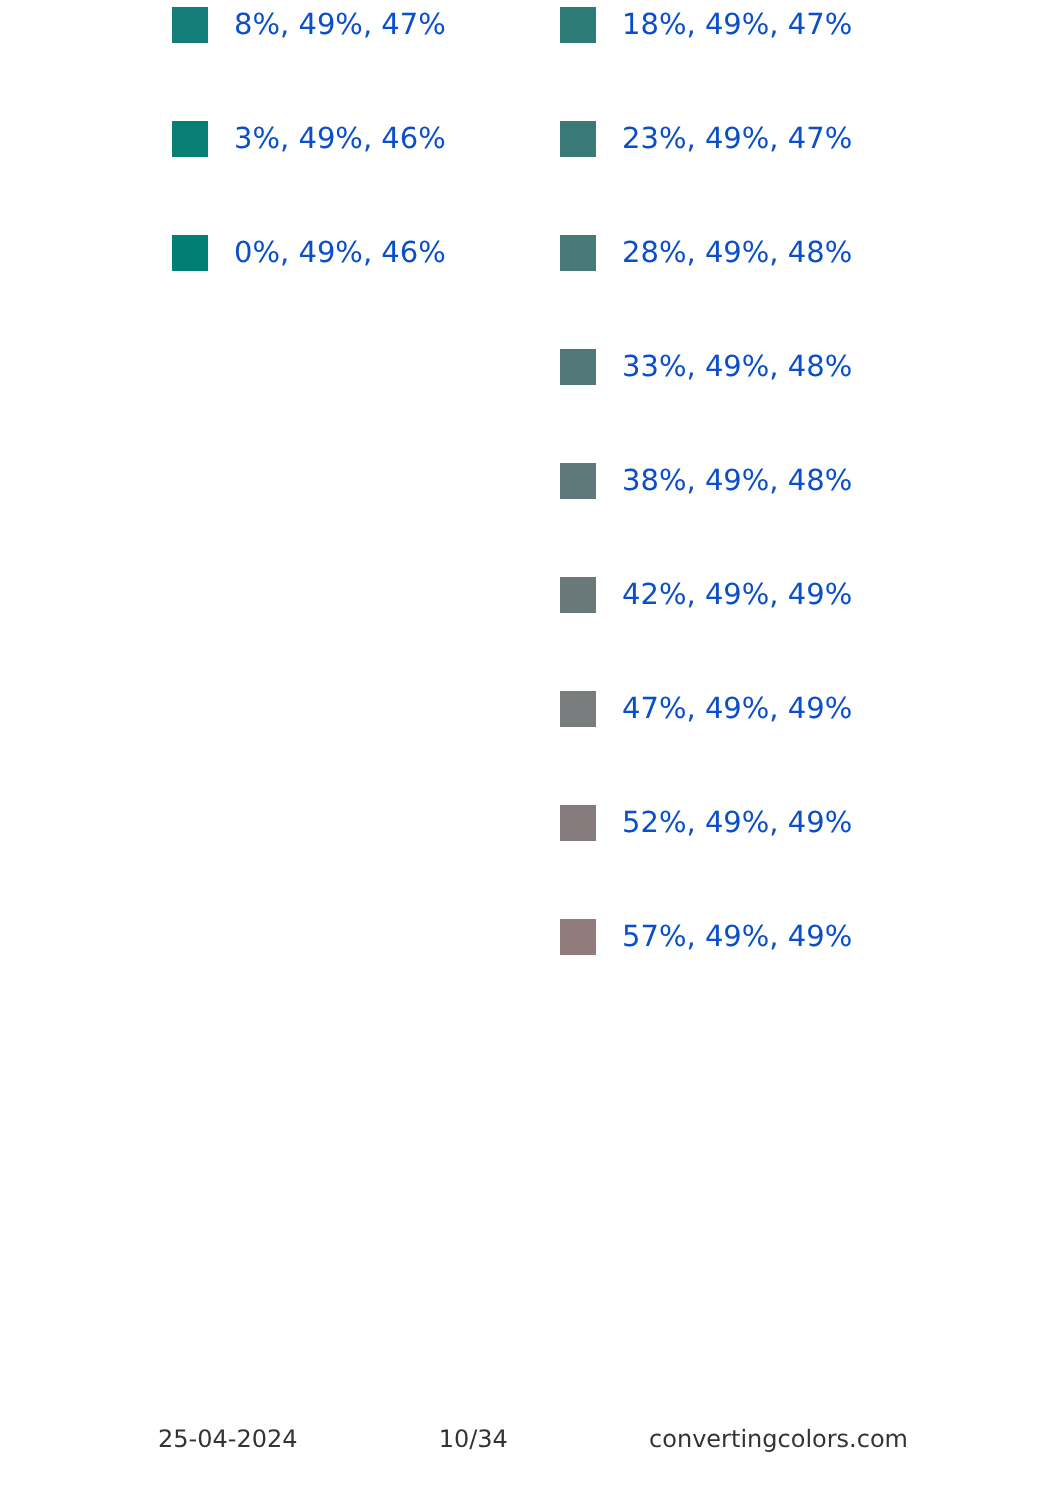8%, 49%, 47%
3%, 49%, 46%
0%, 49%, 46%
18%, 49%, 47%
23%, 49%, 47%
28%, 49%, 48%
33%, 49%, 48%
38%, 49%, 48%
42%, 49%, 49%
47%, 49%, 49%
52%, 49%, 49%
57%, 49%, 49%
25-04-2024 10/34 convertingcolors.com